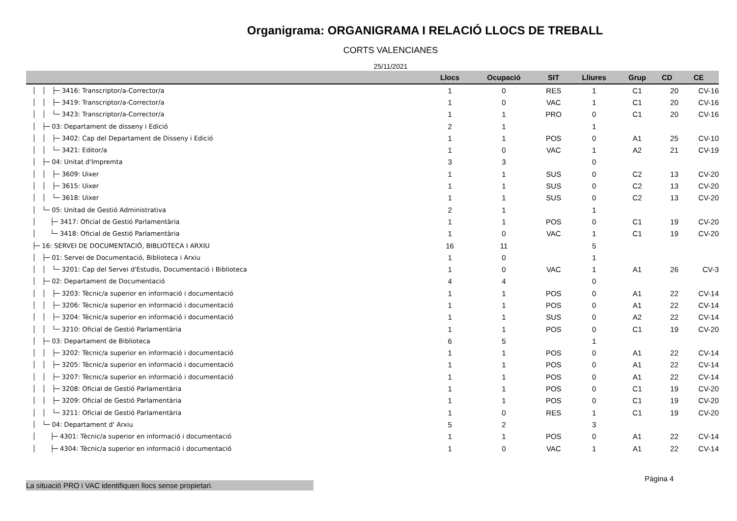Organigrama: ORGANIGRAMA I RELACIÓ LLOCS DE TREBALL
CORTS VALENCIANES
25/11/2021
| | Llocs | Ocupació | SIT | Lliures | Grup | CD | CE |
| --- | --- | --- | --- | --- | --- | --- | --- |
| │ │ ├─ 3416: Transcriptor/a-Corrector/a | 1 | 0 | RES | 1 | C1 | 20 | CV-16 |
| │ │ ├─ 3419: Transcriptor/a-Corrector/a | 1 | 0 | VAC | 1 | C1 | 20 | CV-16 |
| │ │ └─ 3423: Transcriptor/a-Corrector/a | 1 | 1 | PRO | 0 | C1 | 20 | CV-16 |
| │ ├─ 03: Departament de disseny i Edició | 2 | 1 | | 1 | | | |
| │ │ ├─ 3402: Cap del Departament de Disseny i Edició | 1 | 1 | POS | 0 | A1 | 25 | CV-10 |
| │ │ └─ 3421: Editor/a | 1 | 0 | VAC | 1 | A2 | 21 | CV-19 |
| │ ├─ 04: Unitat d'Impremta | 3 | 3 | | 0 | | | |
| │ │ ├─ 3609: Uixer | 1 | 1 | SUS | 0 | C2 | 13 | CV-20 |
| │ │ ├─ 3615: Uixer | 1 | 1 | SUS | 0 | C2 | 13 | CV-20 |
| │ │ └─ 3618: Uixer | 1 | 1 | SUS | 0 | C2 | 13 | CV-20 |
| │ └─ 05: Unitad de Gestió Administrativa | 2 | 1 | | 1 | | | |
| │ ├─ 3417: Oficial de Gestió Parlamentària | 1 | 1 | POS | 0 | C1 | 19 | CV-20 |
| │ └─ 3418: Oficial de Gestió Parlamentària | 1 | 0 | VAC | 1 | C1 | 19 | CV-20 |
| ├─ 16: SERVEI DE DOCUMENTACIÓ, BIBLIOTECA I ARXIU | 16 | 11 | | 5 | | | |
| │ ├─ 01: Servei de Documentació, Biblioteca i Arxiu | 1 | 0 | | 1 | | | |
| │ │ └─ 3201: Cap del Servei d'Estudis, Documentació i Biblioteca | 1 | 0 | VAC | 1 | A1 | 26 | CV-3 |
| │ ├─ 02: Departament de Documentació | 4 | 4 | | 0 | | | |
| │ │ ├─ 3203: Tècnic/a superior en informació i documentació | 1 | 1 | POS | 0 | A1 | 22 | CV-14 |
| │ │ ├─ 3206: Tècnic/a superior en informació i documentació | 1 | 1 | POS | 0 | A1 | 22 | CV-14 |
| │ │ ├─ 3204: Tècnic/a superior en informació i documentació | 1 | 1 | SUS | 0 | A2 | 22 | CV-14 |
| │ │ └─ 3210: Oficial de Gestió Parlamentària | 1 | 1 | POS | 0 | C1 | 19 | CV-20 |
| │ ├─ 03: Departament de Biblioteca | 6 | 5 | | 1 | | | |
| │ │ ├─ 3202: Tècnic/a superior en informació i documentació | 1 | 1 | POS | 0 | A1 | 22 | CV-14 |
| │ │ ├─ 3205: Tècnic/a superior en informació i documentació | 1 | 1 | POS | 0 | A1 | 22 | CV-14 |
| │ │ ├─ 3207: Tècnic/a superior en informació i documentació | 1 | 1 | POS | 0 | A1 | 22 | CV-14 |
| │ │ ├─ 3208: Oficial de Gestió Parlamentària | 1 | 1 | POS | 0 | C1 | 19 | CV-20 |
| │ │ ├─ 3209: Oficial de Gestió Parlamentària | 1 | 1 | POS | 0 | C1 | 19 | CV-20 |
| │ │ └─ 3211: Oficial de Gestió Parlamentària | 1 | 0 | RES | 1 | C1 | 19 | CV-20 |
| │ └─ 04: Departament d' Arxiu | 5 | 2 | | 3 | | | |
| │ ├─ 4301: Tècnic/a superior en informació i documentació | 1 | 1 | POS | 0 | A1 | 22 | CV-14 |
| │ ├─ 4304: Tècnic/a superior en informació i documentació | 1 | 0 | VAC | 1 | A1 | 22 | CV-14 |
Pàgina 4
La situació PRO i VAC identifiquen llocs sense propietari.